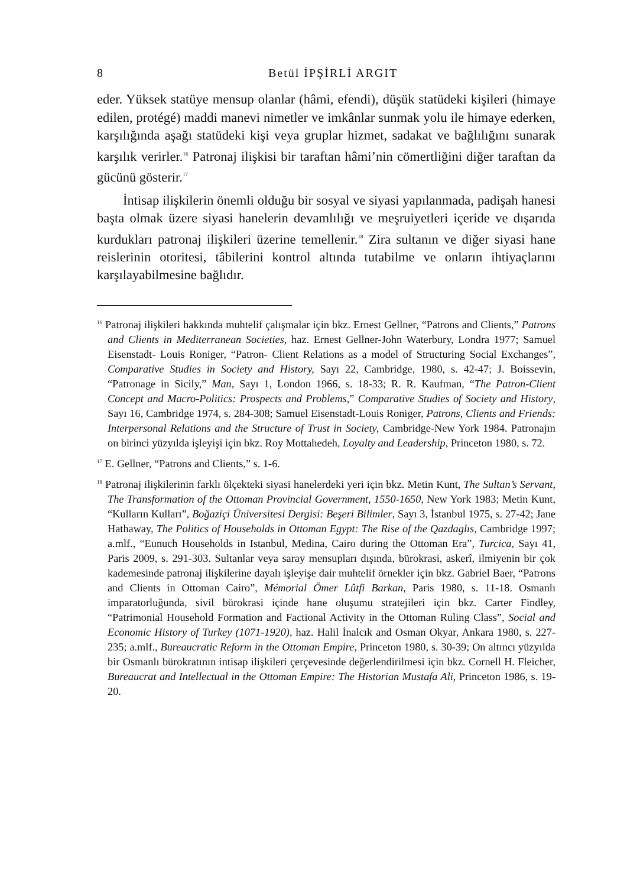8 Betül İPŞİRLİ ARGIT
eder. Yüksek statüye mensup olanlar (hâmi, efendi), düşük statüdeki kişileri (himaye edilen, protégé) maddi manevi nimetler ve imkânlar sunmak yolu ile himaye ederken, karşılığında aşağı statüdeki kişi veya gruplar hizmet, sadakat ve bağlılığını sunarak karşılık verirler.<sup>16</sup> Patronaj ilişkisi bir taraftan hâmi’nin cömertliğini diğer taraftan da gücünü gösterir.<sup>17</sup>
İntisap ilişkilerin önemli olduğu bir sosyal ve siyasi yapılanmada, padişah hanesi başta olmak üzere siyasi hanelerin devamlılığı ve meşruiyetleri içeride ve dışarıda kurdukları patronaj ilişkileri üzerine temellenir.<sup>18</sup> Zira sultanın ve diğer siyasi hane reislerinin otoritesi, tâbilerini kontrol altında tutabilme ve onların ihtiyaçlarını karşılayabilmesine bağlıdır.
<sup>16</sup> Patronaj ilişkileri hakkında muhtelif çalışmalar için bkz. Ernest Gellner, “Patrons and Clients,” Patrons and Clients in Mediterranean Societies, haz. Ernest Gellner-John Waterbury, Londra 1977; Samuel Eisenstadt- Louis Roniger, “Patron- Client Relations as a model of Structuring Social Exchanges”, Comparative Studies in Society and History, Sayı 22, Cambridge, 1980, s. 42-47; J. Boissevin, “Patronage in Sicily,” Man, Sayı 1, London 1966, s. 18-33; R. R. Kaufman, “The Patron-Client Concept and Macro-Politics: Prospects and Problems,” Comparative Studies of Society and History, Sayı 16, Cambridge 1974, s. 284-308; Samuel Eisenstadt-Louis Roniger, Patrons, Clients and Friends: Interpersonal Relations and the Structure of Trust in Society, Cambridge-New York 1984. Patronajın on birinci yüzyılda işleyişi için bkz. Roy Mottahedeh, Loyalty and Leadership, Princeton 1980, s. 72.
<sup>17</sup> E. Gellner, “Patrons and Clients,” s. 1-6.
<sup>18</sup> Patronaj ilişkilerinin farklı ölçekteki siyasi hanelerdeki yeri için bkz. Metin Kunt, The Sultan’s Servant, The Transformation of the Ottoman Provincial Government, 1550-1650, New York 1983; Metin Kunt, “Kulların Kulları”, Boğaziçi Üniversitesi Dergisi: Beşeri Bilimler, Sayı 3, İstanbul 1975, s. 27-42; Jane Hathaway, The Politics of Households in Ottoman Egypt: The Rise of the Qazdaglıs, Cambridge 1997; a.mlf., “Eunuch Households in Istanbul, Medina, Cairo during the Ottoman Era”, Turcica, Sayı 41, Paris 2009, s. 291-303. Sultanlar veya saray mensupları dışında, bürokrasi, askerî, ilmiyenin bir çok kademesinde patronaj ilişkilerine dayalı işleyişe dair muhtelif örnekler için bkz. Gabriel Baer, “Patrons and Clients in Ottoman Cairo”, Mémorial Ömer Lûtfi Barkan, Paris 1980, s. 11-18. Osmanlı imparatorluğunda, sivil bürokrasi içinde hane oluşumu stratejileri için bkz. Carter Findley, “Patrimonial Household Formation and Factional Activity in the Ottoman Ruling Class”, Social and Economic History of Turkey (1071-1920), haz. Halil İnalcık and Osman Okyar, Ankara 1980, s. 227-235; a.mlf., Bureaucratic Reform in the Ottoman Empire, Princeton 1980, s. 30-39; On altıncı yüzyılda bir Osmanlı bürokratının intisap ilişkileri çerçevesinde değerlendirilmesi için bkz. Cornell H. Fleicher, Bureaucrat and Intellectual in the Ottoman Empire: The Historian Mustafa Ali, Princeton 1986, s. 19-20.